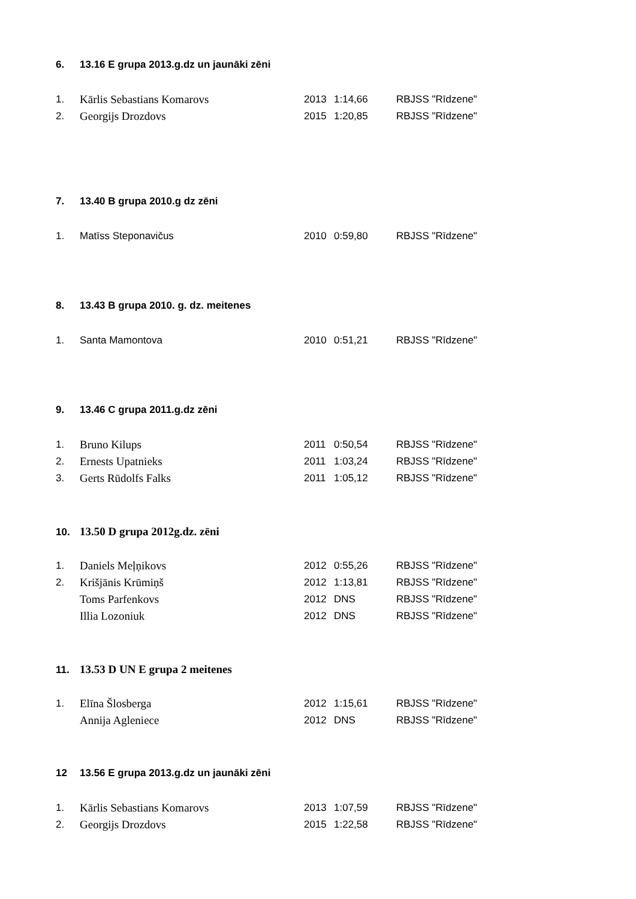6. 13.16 E grupa 2013.g.dz un jaunāki zēni
| 1. | Kārlis Sebastians Komarovs | 2013 | 1:14,66 | RBJSS "Rīdzene" |
| 2. | Georgijs Drozdovs | 2015 | 1:20,85 | RBJSS "Rīdzene" |
7. 13.40 B grupa 2010.g dz zēni
| 1. | Matīss Steponavičus | 2010 | 0:59,80 | RBJSS "Rīdzene" |
8. 13.43 B grupa 2010. g. dz. meitenes
| 1. | Santa Mamontova | 2010 | 0:51,21 | RBJSS "Rīdzene" |
9. 13.46 C grupa 2011.g.dz zēni
| 1. | Bruno Kilups | 2011 | 0:50,54 | RBJSS "Rīdzene" |
| 2. | Ernests Upatnieks | 2011 | 1:03,24 | RBJSS "Rīdzene" |
| 3. | Gerts Rūdolfs Falks | 2011 | 1:05,12 | RBJSS "Rīdzene" |
10. 13.50 D grupa 2012g.dz. zēni
| 1. | Daniels Meļņikovs | 2012 | 0:55,26 | RBJSS "Rīdzene" |
| 2. | Krišjānis Krūmiņš | 2012 | 1:13,81 | RBJSS "Rīdzene" |
| | Toms Parfenkovs | 2012 | DNS | RBJSS "Rīdzene" |
| | Illia Lozoniuk | 2012 | DNS | RBJSS "Rīdzene" |
11. 13.53 D UN E grupa 2 meitenes
| 1. | Elīna Šlosberga | 2012 | 1:15,61 | RBJSS "Rīdzene" |
| | Annija Agleniece | 2012 | DNS | RBJSS "Rīdzene" |
12 13.56 E grupa 2013.g.dz un jaunāki zēni
| 1. | Kārlis Sebastians Komarovs | 2013 | 1:07,59 | RBJSS "Rīdzene" |
| 2. | Georgijs Drozdovs | 2015 | 1:22,58 | RBJSS "Rīdzene" |